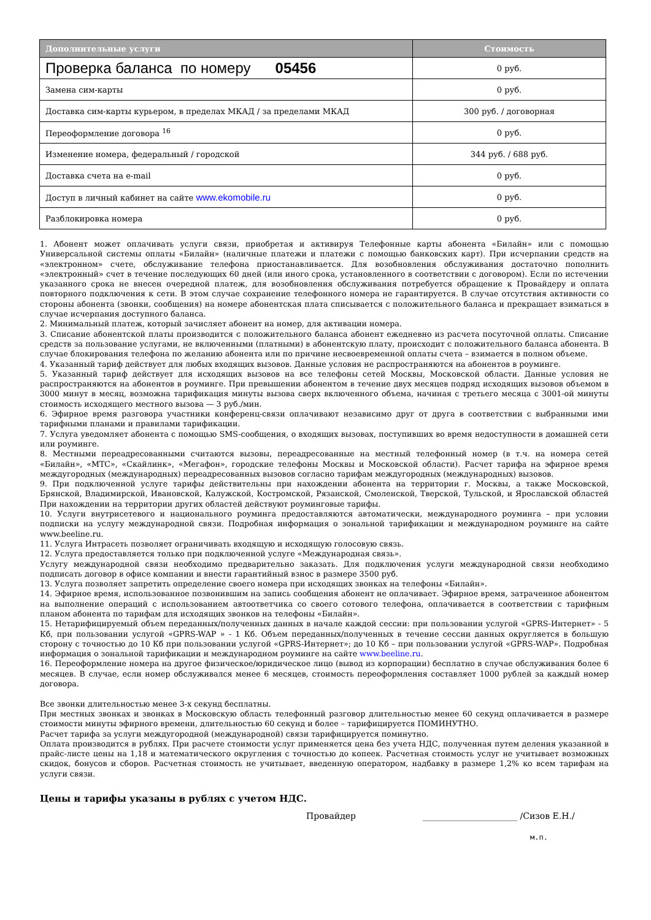| Дополнительные услуги | Стоимость |
| --- | --- |
| Проверка баланса по номеру 05456 | 0 руб. |
| Замена сим-карты | 0 руб. |
| Доставка сим-карты курьером, в пределах МКАД / за пределами МКАД | 300 руб. / договорная |
| Переоформление договора <sup>16</sup> | 0 руб. |
| Изменение номера, федеральный / городской | 344 руб. / 688 руб. |
| Доставка счета на e-mail | 0 руб. |
| Доступ в личный кабинет на сайте www.ekomobile.ru | 0 руб. |
| Разблокировка номера | 0 руб. |
1. Абонент может оплачивать услуги связи, приобретая и активируя Телефонные карты абонента «Билайн» или с помощью Универсальной системы оплаты «Билайн» (наличные платежи и платежи с помощью банковских карт). При исчерпании средств на «электронном» счете, обслуживание телефона приостанавливается. Для возобновления обслуживания достаточно пополнить «электронный» счет в течение последующих 60 дней (или иного срока, установленного в соответствии с договором). Если по истечении указанного срока не внесен очередной платеж, для возобновления обслуживания потребуется обращение к Провайдеру и оплата повторного подключения к сети. В этом случае сохранение телефонного номера не гарантируется. В случае отсутствия активности со стороны абонента (звонки, сообщения) на номере абонентская плата списывается с положительного баланса и прекращает взиматься в случае исчерпания доступного баланса.
2. Минимальный платеж, который зачисляет абонент на номер, для активации номера.
3. Списание абонентской платы производится с положительного баланса абонент ежедневно из расчета посуточной оплаты. Списание средств за пользование услугами, не включенными (платными) в абонентскую плату, происходит с положительного баланса абонента. В случае блокирования телефона по желанию абонента или по причине несвоевременной оплаты счета – взимается в полном объеме.
4. Указанный тариф действует для любых входящих вызовов. Данные условия не распространяются на абонентов в роуминге.
5. Указанный тариф действует для исходящих вызовов на все телефоны сетей Москвы, Московской области. Данные условия не распространяются на абонентов в роуминге. При превышении абонентом в течение двух месяцев подряд исходящих вызовов объемом в 3000 минут в месяц, возможна тарификация минуты вызова сверх включенного объема, начиная с третьего месяца с 3001-ой минуты стоимость исходящего местного вызова — 3 руб./мин.
6. Эфирное время разговора участники конференц-связи оплачивают независимо друг от друга в соответствии с выбранными ими тарифными планами и правилами тарификации.
7. Услуга уведомляет абонента с помощью SMS-сообщения, о входящих вызовах, поступивших во время недоступности в домашней сети или роуминге.
8. Местными переадресованными считаются вызовы, переадресованные на местный телефонный номер (в т.ч. на номера сетей «Билайн», «МТС», «Скайлинк», «Мегафон», городские телефоны Москвы и Московской области). Расчет тарифа на эфирное время междугородных (международных) переадресованных вызовов согласно тарифам междугородных (международных) вызовов.
9. При подключенной услуге тарифы действительны при нахождении абонента на территории г. Москвы, а также Московской, Брянской, Владимирской, Ивановской, Калужской, Костромской, Рязанской, Смоленской, Тверской, Тульской, и Ярославской областей При нахождении на территории других областей действуют роуминговые тарифы.
10. Услуги внутрисетевого и национального роуминга предоставляются автоматически, международного роуминга – при условии подписки на услугу международной связи. Подробная информация о зональной тарификации и международном роуминге на сайте www.beeline.ru.
11. Услуга Интрасеть позволяет ограничивать входящую и исходящую голосовую связь.
12. Услуга предоставляется только при подключенной услуге «Международная связь».
Услугу международной связи необходимо предварительно заказать. Для подключения услуги международной связи необходимо подписать договор в офисе компании и внести гарантийный взнос в размере 3500 руб.
13. Услуга позволяет запретить определение своего номера при исходящих звонках на телефоны «Билайн».
14. Эфирное время, использованное позвонившим на запись сообщения абонент не оплачивает. Эфирное время, затраченное абонентом на выполнение операций с использованием автоответчика со своего сотового телефона, оплачивается в соответствии с тарифным планом абонента по тарифам для исходящих звонков на телефоны «Билайн».
15. Нетарифицируемый объем переданных/полученных данных в начале каждой сессии: при пользовании услугой «GPRS-Интернет» - 5 Кб, при пользовании услугой «GPRS-WAP » - 1 Кб. Объем переданных/полученных в течение сессии данных округляется в большую сторону с точностью до 10 Кб при пользовании услугой «GPRS-Интернет»; до 10 Кб – при пользовании услугой «GPRS-WAP». Подробная информация о зональной тарификации и международном роуминге на сайте www.beeline.ru.
16. Переоформление номера на другое физическое/юридическое лицо (вывод из корпорации) бесплатно в случае обслуживания более 6 месяцев. В случае, если номер обслуживался менее 6 месяцев, стоимость переоформления составляет 1000 рублей за каждый номер договора.
Все звонки длительностью менее 3-х секунд бесплатны.
При местных звонках и звонках в Московскую область телефонный разговор длительностью менее 60 секунд оплачивается в размере стоимости минуты эфирного времени, длительностью 60 секунд и более – тарифицируется ПОМИНУТНО.
Расчет тарифа за услуги междугородной (международной) связи тарифицируется поминутно.
Оплата производится в рублях. При расчете стоимости услуг применяется цена без учета НДС, полученная путем деления указанной в прайс-листе цены на 1,18 и математического округления с точностью до копеек. Расчетная стоимость услуг не учитывает возможных скидок, бонусов и сборов. Расчетная стоимость не учитывает, введенную оператором, надбавку в размере 1,2% ко всем тарифам на услуги связи.
Цены и тарифы указаны в рублях с учетом НДС.
Провайдер ______________________ /Сизов Е.Н./
м.п.